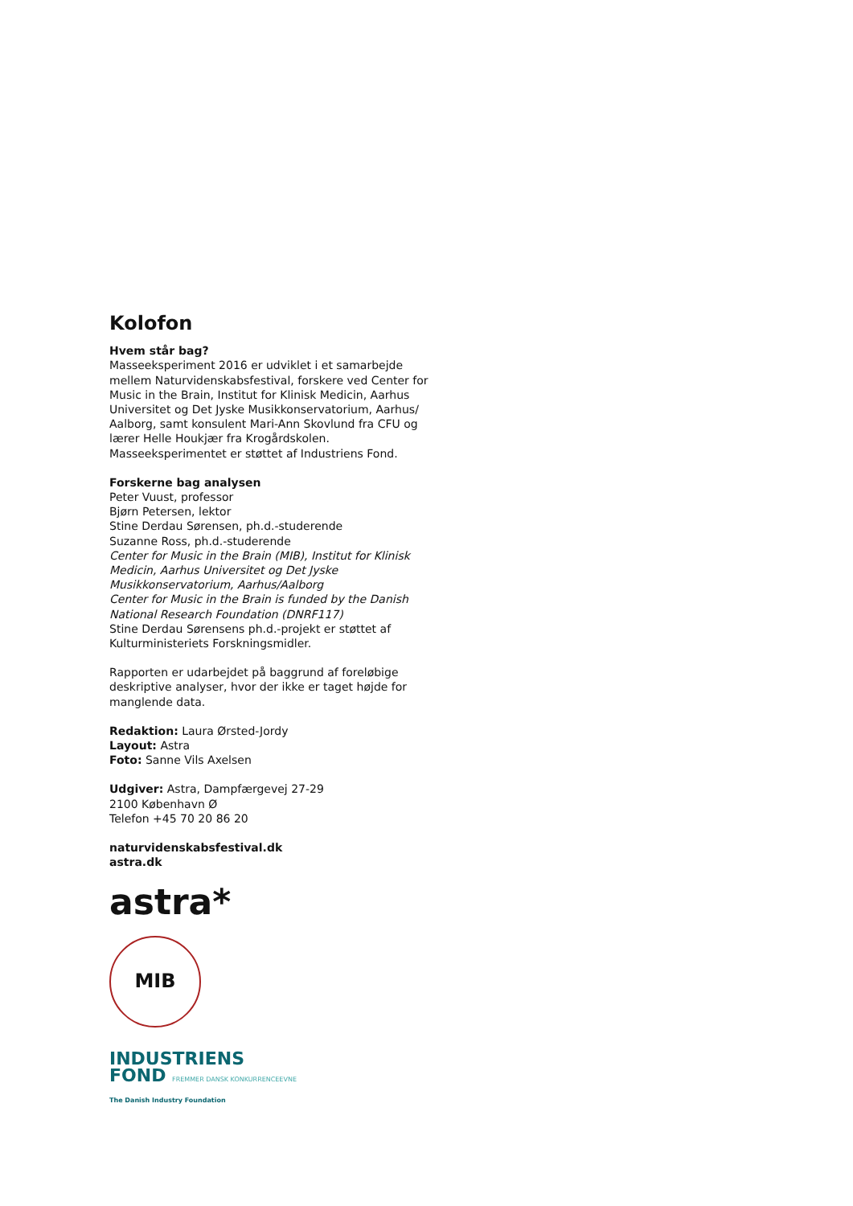Kolofon
Hvem står bag?
Masseeksperiment 2016 er udviklet i et samarbejde mellem Naturvidenskabsfestival, forskere ved Center for Music in the Brain, Institut for Klinisk Medicin, Aarhus Universitet og Det Jyske Musikkonservatorium, Aarhus/ Aalborg, samt konsulent Mari-Ann Skovlund fra CFU og lærer Helle Houkjær fra Krogårdskolen. Masseeksperimentet er støttet af Industriens Fond.
Forskerne bag analysen
Peter Vuust, professor
Bjørn Petersen, lektor
Stine Derdau Sørensen, ph.d.-studerende
Suzanne Ross, ph.d.-studerende
Center for Music in the Brain (MIB), Institut for Klinisk Medicin, Aarhus Universitet og Det Jyske Musikkonservatorium, Aarhus/Aalborg
Center for Music in the Brain is funded by the Danish National Research Foundation (DNRF117)
Stine Derdau Sørensens ph.d.-projekt er støttet af Kulturministeriets Forskningsmidler.
Rapporten er udarbejdet på baggrund af foreløbige deskriptive analyser, hvor der ikke er taget højde for manglende data.
Redaktion: Laura Ørsted-Jordy
Layout: Astra
Foto: Sanne Vils Axelsen
Udgiver: Astra, Dampfærgevej 27-29
2100 København Ø
Telefon +45 70 20 86 20
naturvidenskabsfestival.dk
astra.dk
astra*
MIB
INDUSTRIENS
FOND FREMMER DANSK KONKURRENCEEVNE
The Danish Industry Foundation